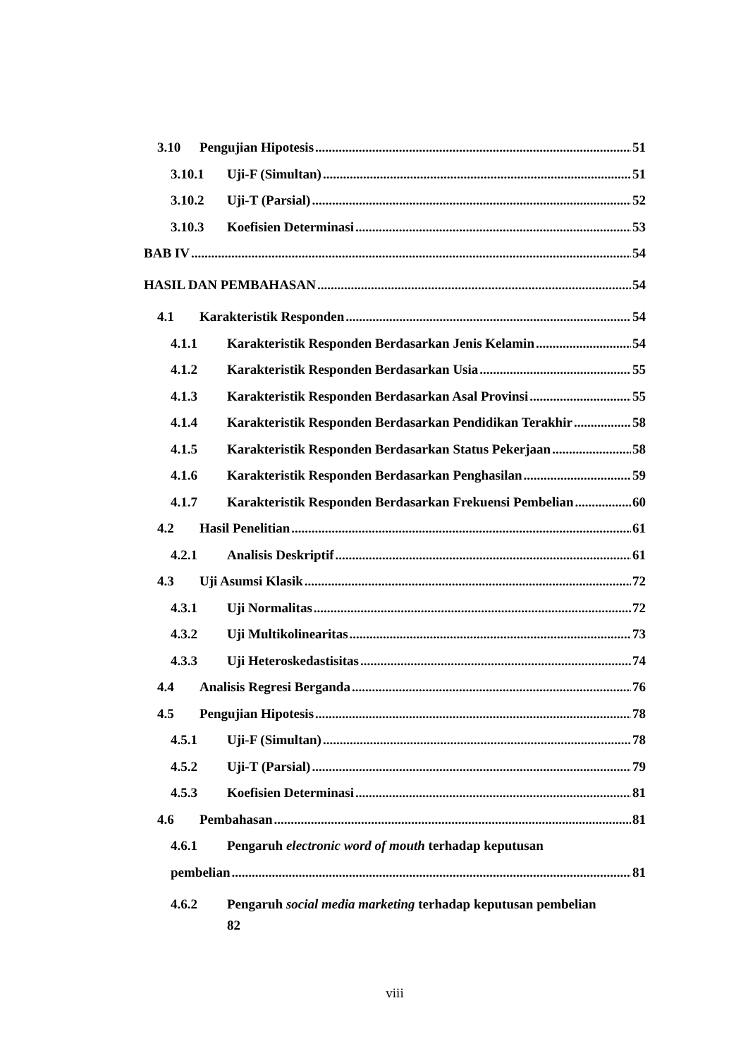3.10 Pengujian Hipotesis 51
3.10.1 Uji-F (Simultan) 51
3.10.2 Uji-T (Parsial) 52
3.10.3 Koefisien Determinasi 53
BAB IV 54
HASIL DAN PEMBAHASAN 54
4.1 Karakteristik Responden 54
4.1.1 Karakteristik Responden Berdasarkan Jenis Kelamin 54
4.1.2 Karakteristik Responden Berdasarkan Usia 55
4.1.3 Karakteristik Responden Berdasarkan Asal Provinsi 55
4.1.4 Karakteristik Responden Berdasarkan Pendidikan Terakhir 58
4.1.5 Karakteristik Responden Berdasarkan Status Pekerjaan 58
4.1.6 Karakteristik Responden Berdasarkan Penghasilan 59
4.1.7 Karakteristik Responden Berdasarkan Frekuensi Pembelian 60
4.2 Hasil Penelitian 61
4.2.1 Analisis Deskriptif 61
4.3 Uji Asumsi Klasik 72
4.3.1 Uji Normalitas 72
4.3.2 Uji Multikolinearitas 73
4.3.3 Uji Heteroskedastisitas 74
4.4 Analisis Regresi Berganda 76
4.5 Pengujian Hipotesis 78
4.5.1 Uji-F (Simultan) 78
4.5.2 Uji-T (Parsial) 79
4.5.3 Koefisien Determinasi 81
4.6 Pembahasan 81
4.6.1 Pengaruh electronic word of mouth terhadap keputusan
pembelian 81
4.6.2 Pengaruh social media marketing terhadap keputusan pembelian
82
viii